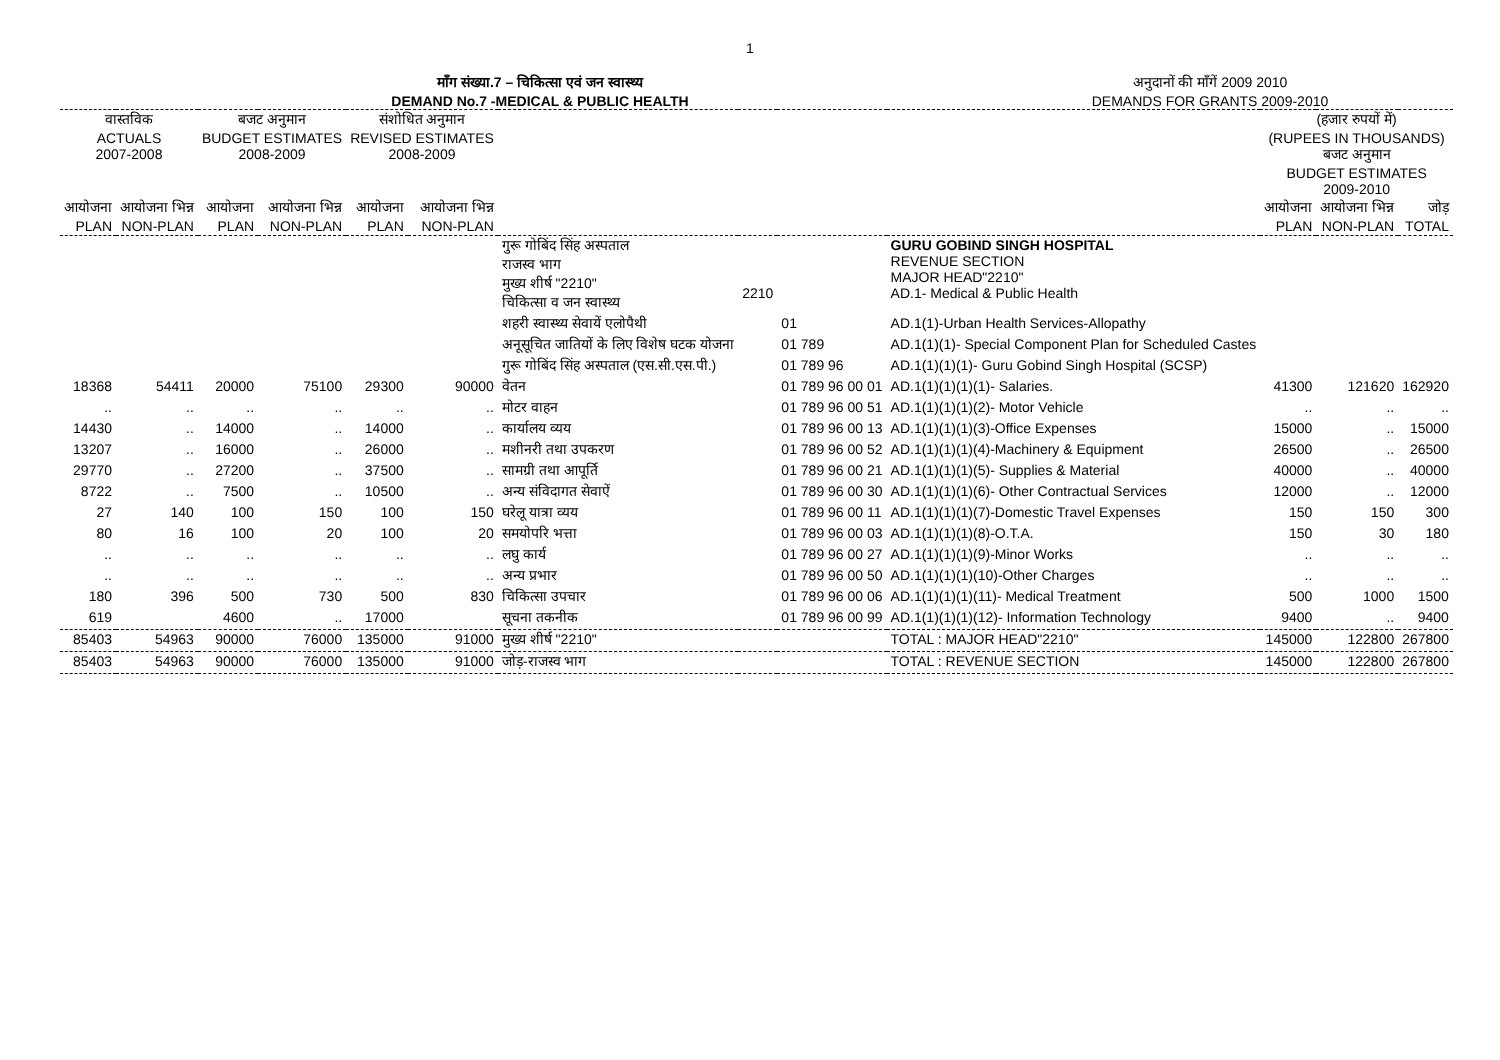1
माँग संख्या.7 – चिकित्सा एवं जन स्वास्थ्य
DEMAND No.7 -MEDICAL & PUBLIC HEALTH
अनुदानों की माँगें 2009 2010
DEMANDS FOR GRANTS 2009-2010
| वास्तविक ACTUALS 2007-2008 | | बजट अनुमान BUDGET ESTIMATES 2008-2009 | | संशोधित अनुमान REVISED ESTIMATES 2008-2009 | | | | | | (हजार रुपयों में) (RUPEES IN THOUSANDS) बजट अनुमान BUDGET ESTIMATES 2009-2010 | | |
| --- | --- | --- | --- | --- | --- | --- | --- | --- | --- | --- | --- | --- |
| आयोजना PLAN | आयोजना भिन्न NON-PLAN | आयोजना PLAN | आयोजना भिन्न NON-PLAN | आयोजना PLAN | आयोजना भिन्न NON-PLAN | | | | | आयोजना PLAN | आयोजना भिन्न NON-PLAN | जोड़ TOTAL |
| | | | | | | गुरू गोबिंद सिंह अस्पताल राजस्व भाग मुख्य शीर्ष "2210" चिकित्सा व जन स्वास्थ्य | 2210 | | GURU GOBIND SINGH HOSPITAL REVENUE SECTION MAJOR HEAD"2210" AD.1- Medical & Public Health | | | |
| | | | | | | शहरी स्वास्थ्य सेवायें एलोपैथी | | 01 | AD.1(1)-Urban Health Services-Allopathy | | | |
| | | | | | | अनूसूचित जातियों के लिए विशेष घटक योजना | | 01 789 | AD.1(1)(1)- Special Component Plan for Scheduled Castes | | | |
| | | | | | | गुरू गोबिंद सिंह अस्पताल (एस.सी.एस.पी.) | | 01 789 96 | AD.1(1)(1)(1)- Guru Gobind Singh Hospital (SCSP) | | | |
| 18368 | 54411 | 20000 | 75100 | 29300 | 90000 | वेतन | | 01 789 96 00 01 | AD.1(1)(1)(1)(1)- Salaries. | 41300 | 121620 | 162920 |
| .. | .. | .. | .. | .. | .. | मोटर वाहन | | 01 789 96 00 51 | AD.1(1)(1)(1)(2)- Motor Vehicle | .. | .. | .. |
| 14430 | .. | 14000 | .. | 14000 | .. | कार्यालय व्यय | | 01 789 96 00 13 | AD.1(1)(1)(1)(3)-Office Expenses | 15000 | .. | 15000 |
| 13207 | .. | 16000 | .. | 26000 | .. | मशीनरी तथा उपकरण | | 01 789 96 00 52 | AD.1(1)(1)(1)(4)-Machinery & Equipment | 26500 | .. | 26500 |
| 29770 | .. | 27200 | .. | 37500 | .. | सामग्री तथा आपूर्ति | | 01 789 96 00 21 | AD.1(1)(1)(1)(5)- Supplies & Material | 40000 | .. | 40000 |
| 8722 | .. | 7500 | .. | 10500 | .. | अन्य संविदागत सेवाऐं | | 01 789 96 00 30 | AD.1(1)(1)(1)(6)- Other Contractual Services | 12000 | .. | 12000 |
| 27 | 140 | 100 | 150 | 100 | 150 | घरेलू यात्रा व्यय | | 01 789 96 00 11 | AD.1(1)(1)(1)(7)-Domestic Travel Expenses | 150 | 150 | 300 |
| 80 | 16 | 100 | 20 | 100 | 20 | समयोपरि भत्ता | | 01 789 96 00 03 | AD.1(1)(1)(1)(8)-O.T.A. | 150 | 30 | 180 |
| .. | .. | .. | .. | .. | .. | लघु कार्य | | 01 789 96 00 27 | AD.1(1)(1)(1)(9)-Minor Works | .. | .. | .. |
| .. | .. | .. | .. | .. | .. | अन्य प्रभार | | 01 789 96 00 50 | AD.1(1)(1)(1)(10)-Other Charges | .. | .. | .. |
| 180 | 396 | 500 | 730 | 500 | 830 | चिकित्सा उपचार | | 01 789 96 00 06 | AD.1(1)(1)(1)(11)- Medical Treatment | 500 | 1000 | 1500 |
| 619 | | 4600 | .. | 17000 | | सूचना तकनीक | | 01 789 96 00 99 | AD.1(1)(1)(1)(12)- Information Technology | 9400 | .. | 9400 |
| 85403 | 54963 | 90000 | 76000 | 135000 | 91000 | मुख्य शीर्ष "2210" | | | TOTAL : MAJOR HEAD"2210" | 145000 | 122800 | 267800 |
| 85403 | 54963 | 90000 | 76000 | 135000 | 91000 | जोड़-राजस्व भाग | | | TOTAL : REVENUE SECTION | 145000 | 122800 | 267800 |